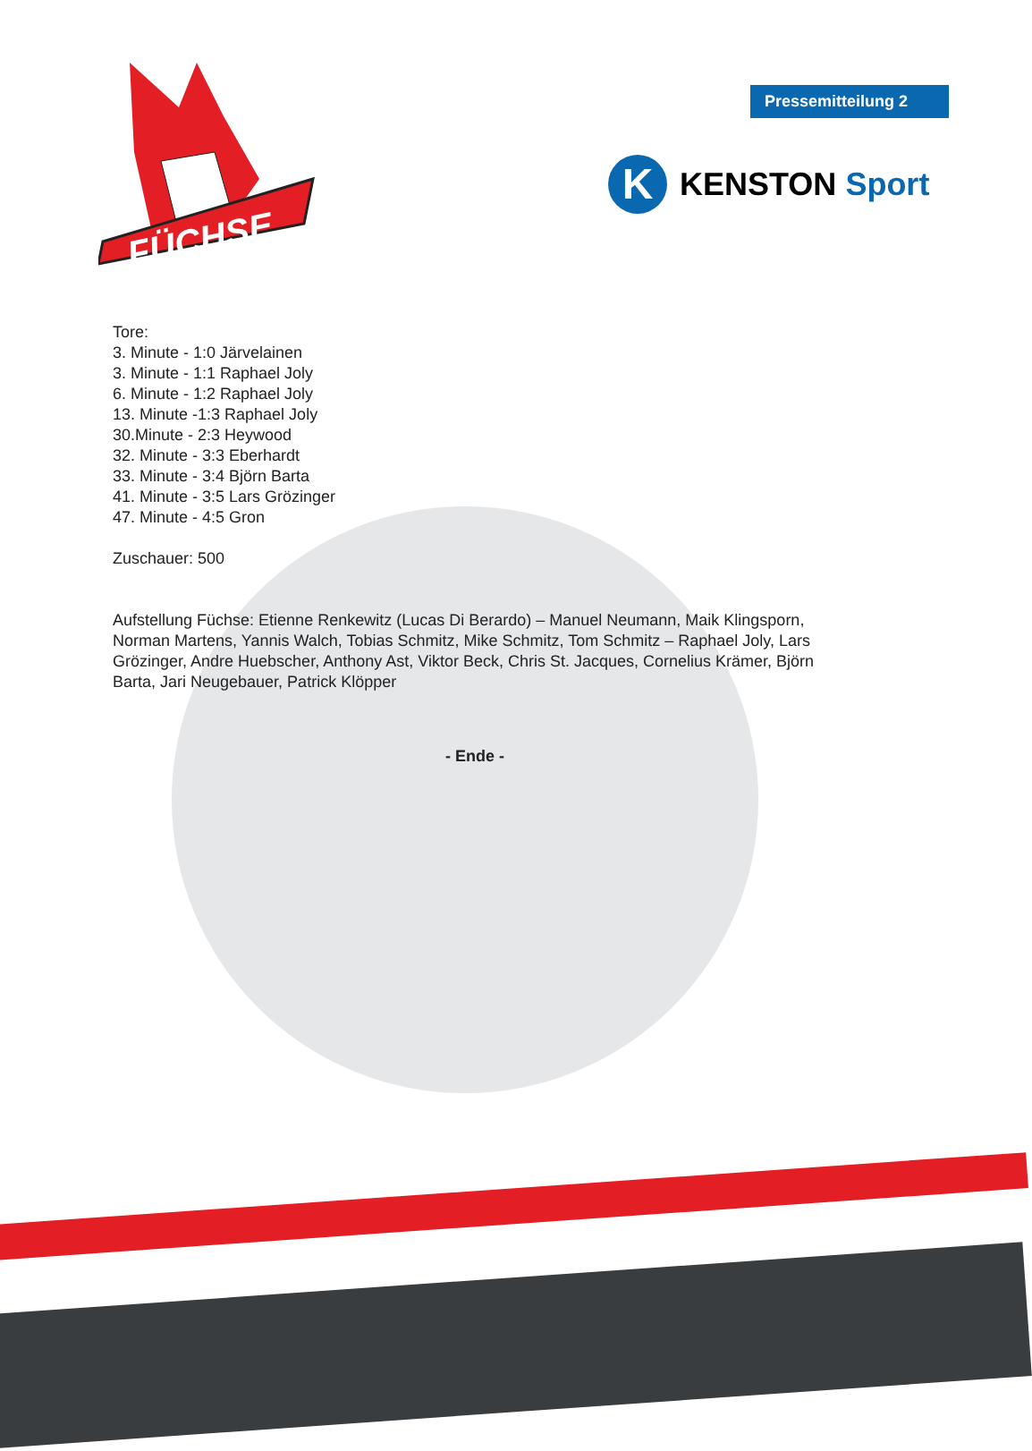Pressemitteilung 2
K
KENSTON Sport
FÜCHSE
Tore:
3. Minute - 1:0 Järvelainen
3. Minute - 1:1 Raphael Joly
6. Minute - 1:2 Raphael Joly
13. Minute -1:3 Raphael Joly
30.Minute - 2:3 Heywood
32. Minute - 3:3 Eberhardt
33. Minute - 3:4 Björn Barta
41. Minute - 3:5 Lars Grözinger
47. Minute - 4:5 Gron
Zuschauer: 500
Aufstellung Füchse: Etienne Renkewitz (Lucas Di Berardo) – Manuel Neumann, Maik Klingsporn, Norman Martens, Yannis Walch, Tobias Schmitz, Mike Schmitz, Tom Schmitz – Raphael Joly, Lars Grözinger, Andre Huebscher, Anthony Ast, Viktor Beck, Chris St. Jacques, Cornelius Krämer, Björn Barta, Jari Neugebauer, Patrick Klöpper
- Ende -